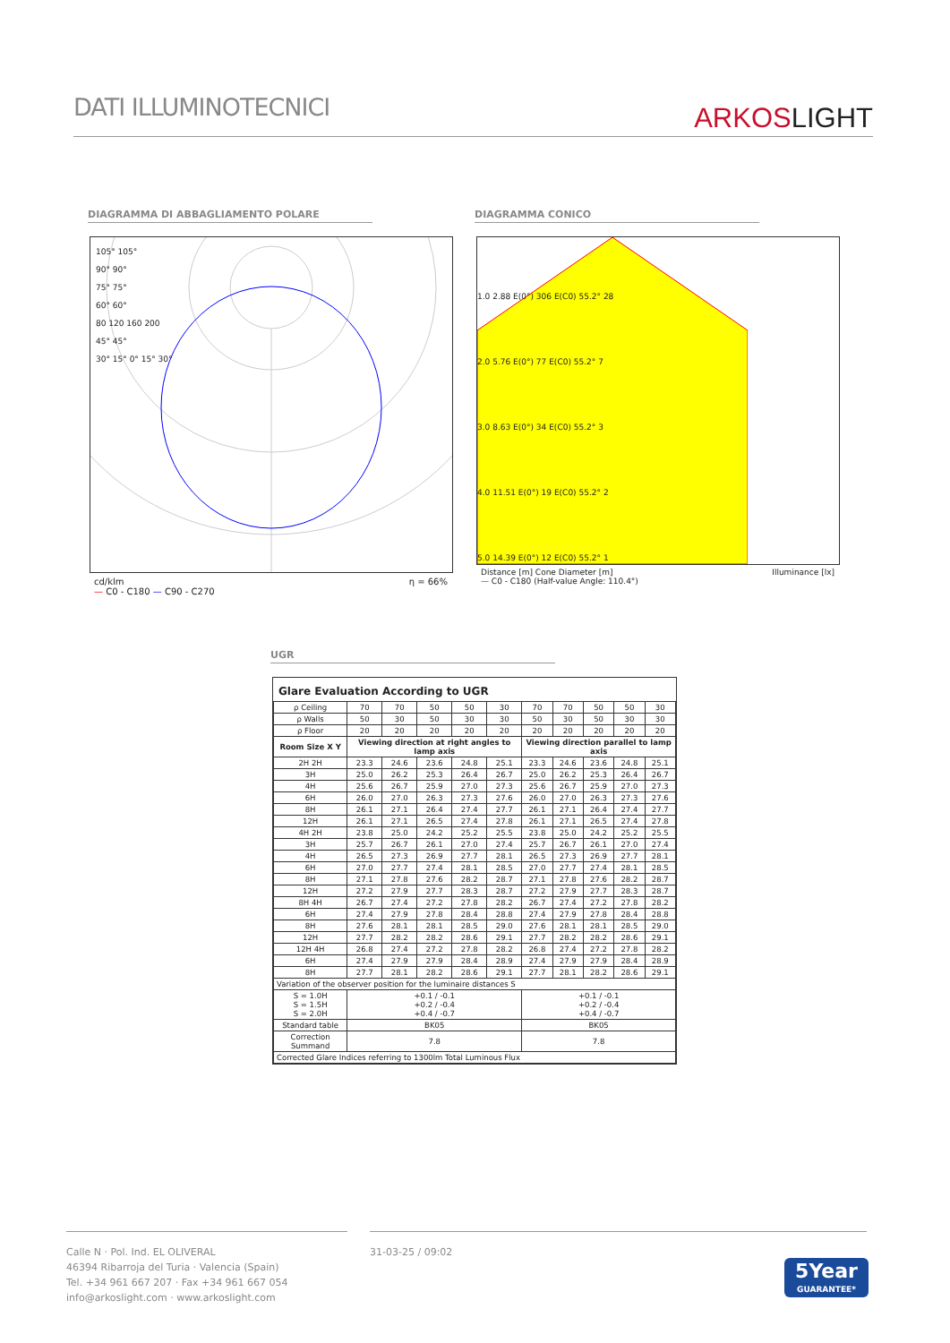DATI ILLUMINOTECNICI
ARKOSLIGHT
DIAGRAMMA DI ABBAGLIAMENTO POLARE DIAGRAMMA CONICO
105° 105°
90° 90°
75° 75°
60° 60°
80 120 160 200
45° 45°
30° 15° 0° 15° 30°
cd/klm η = 66%
— C0 - C180 — C90 - C270
1.0 2.88 E(0°) 306 E(C0) 55.2° 28
2.0 5.76 E(0°) 77 E(C0) 55.2° 7
3.0 8.63 E(0°) 34 E(C0) 55.2° 3
4.0 11.51 E(0°) 19 E(C0) 55.2° 2
5.0 14.39 E(0°) 12 E(C0) 55.2° 1
Distance [m] Cone Diameter [m] Illuminance [lx]
— C0 - C180 (Half-value Angle: 110.4°)
UGR
Glare Evaluation According to UGR
| ρ Ceiling | 70 | 70 | 50 | 50 | 30 | 70 | 70 | 50 | 50 | 30 |
| ρ Walls | 50 | 30 | 50 | 30 | 30 | 50 | 30 | 50 | 30 | 30 |
| ρ Floor | 20 | 20 | 20 | 20 | 20 | 20 | 20 | 20 | 20 | 20 |
| Room Size X Y | Viewing direction at right angles to lamp axis | | | | | Viewing direction parallel to lamp axis | | | | |
| 2H 2H | 23.3 | 24.6 | 23.6 | 24.8 | 25.1 | 23.3 | 24.6 | 23.6 | 24.8 | 25.1 |
| 3H | 25.0 | 26.2 | 25.3 | 26.4 | 26.7 | 25.0 | 26.2 | 25.3 | 26.4 | 26.7 |
| 4H | 25.6 | 26.7 | 25.9 | 27.0 | 27.3 | 25.6 | 26.7 | 25.9 | 27.0 | 27.3 |
| 6H | 26.0 | 27.0 | 26.3 | 27.3 | 27.6 | 26.0 | 27.0 | 26.3 | 27.3 | 27.6 |
| 8H | 26.1 | 27.1 | 26.4 | 27.4 | 27.7 | 26.1 | 27.1 | 26.4 | 27.4 | 27.7 |
| 12H | 26.1 | 27.1 | 26.5 | 27.4 | 27.8 | 26.1 | 27.1 | 26.5 | 27.4 | 27.8 |
| 4H 2H | 23.8 | 25.0 | 24.2 | 25.2 | 25.5 | 23.8 | 25.0 | 24.2 | 25.2 | 25.5 |
| 3H | 25.7 | 26.7 | 26.1 | 27.0 | 27.4 | 25.7 | 26.7 | 26.1 | 27.0 | 27.4 |
| 4H | 26.5 | 27.3 | 26.9 | 27.7 | 28.1 | 26.5 | 27.3 | 26.9 | 27.7 | 28.1 |
| 6H | 27.0 | 27.7 | 27.4 | 28.1 | 28.5 | 27.0 | 27.7 | 27.4 | 28.1 | 28.5 |
| 8H | 27.1 | 27.8 | 27.6 | 28.2 | 28.7 | 27.1 | 27.8 | 27.6 | 28.2 | 28.7 |
| 12H | 27.2 | 27.9 | 27.7 | 28.3 | 28.7 | 27.2 | 27.9 | 27.7 | 28.3 | 28.7 |
| 8H 4H | 26.7 | 27.4 | 27.2 | 27.8 | 28.2 | 26.7 | 27.4 | 27.2 | 27.8 | 28.2 |
| 6H | 27.4 | 27.9 | 27.8 | 28.4 | 28.8 | 27.4 | 27.9 | 27.8 | 28.4 | 28.8 |
| 8H | 27.6 | 28.1 | 28.1 | 28.5 | 29.0 | 27.6 | 28.1 | 28.1 | 28.5 | 29.0 |
| 12H | 27.7 | 28.2 | 28.2 | 28.6 | 29.1 | 27.7 | 28.2 | 28.2 | 28.6 | 29.1 |
| 12H 4H | 26.8 | 27.4 | 27.2 | 27.8 | 28.2 | 26.8 | 27.4 | 27.2 | 27.8 | 28.2 |
| 6H | 27.4 | 27.9 | 27.9 | 28.4 | 28.9 | 27.4 | 27.9 | 27.9 | 28.4 | 28.9 |
| 8H | 27.7 | 28.1 | 28.2 | 28.6 | 29.1 | 27.7 | 28.1 | 28.2 | 28.6 | 29.1 |
| Variation of the observer position for the luminaire distances S | | | | | | | | | | |
| S = 1.0H S = 1.5H S = 2.0H | +0.1 / -0.1 +0.2 / -0.4 +0.4 / -0.7 | | | | | +0.1 / -0.1 +0.2 / -0.4 +0.4 / -0.7 | | | | |
| Standard table | BK05 | | | | | BK05 | | | | |
| Correction Summand | 7.8 | | | | | 7.8 | | | | |
| Corrected Glare Indices referring to 1300lm Total Luminous Flux | | | | | | | | | | |
Calle N · Pol. Ind. EL OLIVERAL
46394 Ribarroja del Turia · Valencia (Spain)
Tel. +34 961 667 207 · Fax +34 961 667 054
info@arkoslight.com · www.arkoslight.com
31-03-25 / 09:02
5Year
GUARANTEE*